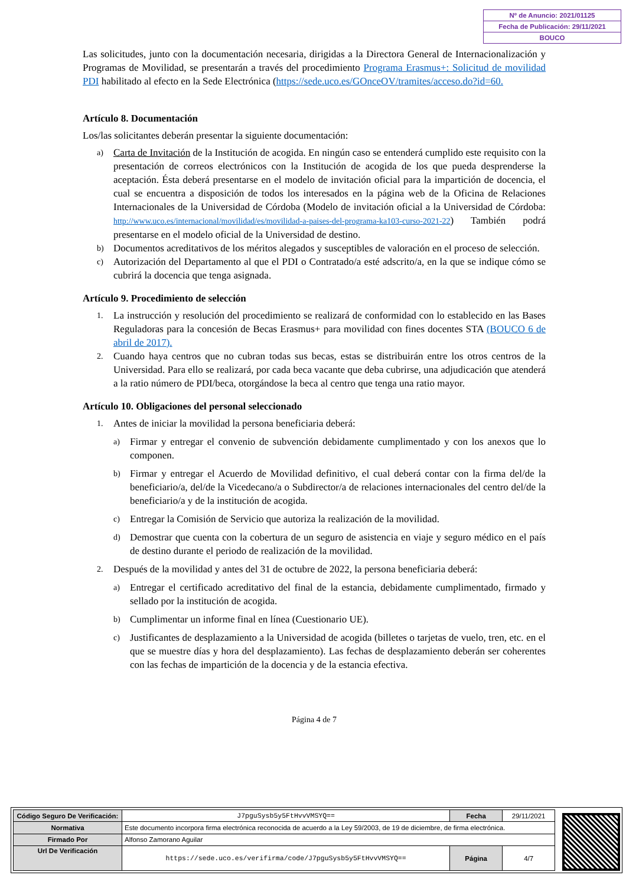Nº de Anuncio: 2021/01125
Fecha de Publicación: 29/11/2021
BOUCO
Las solicitudes, junto con la documentación necesaria, dirigidas a la Directora General de Internacionalización y Programas de Movilidad, se presentarán a través del procedimiento Programa Erasmus+: Solicitud de movilidad PDI habilitado al efecto en la Sede Electrónica (https://sede.uco.es/GOnceOV/tramites/acceso.do?id=60.
Artículo 8. Documentación
Los/las solicitantes deberán presentar la siguiente documentación:
a)
Carta de Invitación de la Institución de acogida. En ningún caso se entenderá cumplido este requisito con la presentación de correos electrónicos con la Institución de acogida de los que pueda desprenderse la aceptación. Ésta deberá presentarse en el modelo de invitación oficial para la impartición de docencia, el cual se encuentra a disposición de todos los interesados en la página web de la Oficina de Relaciones Internacionales de la Universidad de Córdoba (Modelo de invitación oficial a la Universidad de Córdoba: http://www.uco.es/internacional/movilidad/es/movilidad-a-paises-del-programa-ka103-curso-2021-22) También podrá presentarse en el modelo oficial de la Universidad de destino.
b)
Documentos acreditativos de los méritos alegados y susceptibles de valoración en el proceso de selección.
c)
Autorización del Departamento al que el PDI o Contratado/a esté adscrito/a, en la que se indique cómo se cubrirá la docencia que tenga asignada.
Artículo 9. Procedimiento de selección
1.
La instrucción y resolución del procedimiento se realizará de conformidad con lo establecido en las Bases Reguladoras para la concesión de Becas Erasmus+ para movilidad con fines docentes STA (BOUCO 6 de abril de 2017).
2.
Cuando haya centros que no cubran todas sus becas, estas se distribuirán entre los otros centros de la Universidad. Para ello se realizará, por cada beca vacante que deba cubrirse, una adjudicación que atenderá a la ratio número de PDI/beca, otorgándose la beca al centro que tenga una ratio mayor.
Artículo 10. Obligaciones del personal seleccionado
1.
Antes de iniciar la movilidad la persona beneficiaria deberá:
a)
Firmar y entregar el convenio de subvención debidamente cumplimentado y con los anexos que lo componen.
b)
Firmar y entregar el Acuerdo de Movilidad definitivo, el cual deberá contar con la firma del/de la beneficiario/a, del/de la Vicedecano/a o Subdirector/a de relaciones internacionales del centro del/de la beneficiario/a y de la institución de acogida.
c)
Entregar la Comisión de Servicio que autoriza la realización de la movilidad.
d)
Demostrar que cuenta con la cobertura de un seguro de asistencia en viaje y seguro médico en el país de destino durante el periodo de realización de la movilidad.
2.
Después de la movilidad y antes del 31 de octubre de 2022, la persona beneficiaria deberá:
a)
Entregar el certificado acreditativo del final de la estancia, debidamente cumplimentado, firmado y sellado por la institución de acogida.
b)
Cumplimentar un informe final en línea (Cuestionario UE).
c)
Justificantes de desplazamiento a la Universidad de acogida (billetes o tarjetas de vuelo, tren, etc. en el que se muestre días y hora del desplazamiento). Las fechas de desplazamiento deberán ser coherentes con las fechas de impartición de la docencia y de la estancia efectiva.
Página 4 de 7
| Código Seguro De Verificación: | J7pguSysb5y5FtHvvVMSYQ== | Fecha | 29/11/2021 |
| Normativa | Este documento incorpora firma electrónica reconocida de acuerdo a la Ley 59/2003, de 19 de diciembre, de firma electrónica. | | |
| Firmado Por | Alfonso Zamorano Aguilar | | |
| Url De Verificación | https://sede.uco.es/verifirma/code/J7pguSysb5y5FtHvvVMSYQ== | Página | 4/7 |